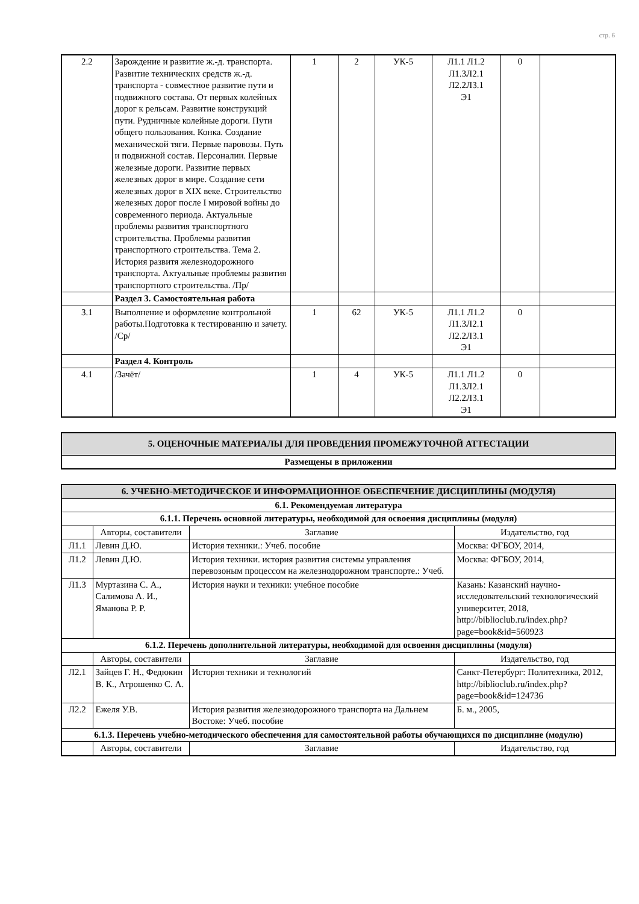стр. 6
| 2.2 | Зарождение и развитие ж.-д. транспорта. Развитие технических средств ж.-д. транспорта - совместное развитие пути и подвижного состава. От первых колейных дорог к рельсам. Развитие конструкций пути. Рудничные колейные дороги. Пути общего пользования. Конка. Создание механической тяги. Первые паровозы. Путь и подвижной состав. Персоналии. Первые железные дороги. Развитие первых железных дорог в мире. Создание сети железных дорог в XIX веке. Строительство железных дорог после I мировой войны до современного периода. Актуальные проблемы развития транспортного строительства. Проблемы развития транспортного строительства. Тема 2. История развитя железнодорожного транспорта. Актуальные проблемы развития транспортного строительства. /Пр/ | 1 | 2 | УК-5 | Л1.1 Л1.2 Л1.3Л2.1 Л2.2Л3.1 Э1 | 0 | |
| | Раздел 3. Самостоятельная работа | | | | | | |
| 3.1 | Выполнение и оформление контрольной работы.Подготовка к тестированию и зачету. /Ср/ | 1 | 62 | УК-5 | Л1.1 Л1.2 Л1.3Л2.1 Л2.2Л3.1 Э1 | 0 | |
| | Раздел 4. Контроль | | | | | | |
| 4.1 | /Зачёт/ | 1 | 4 | УК-5 | Л1.1 Л1.2 Л1.3Л2.1 Л2.2Л3.1 Э1 | 0 | |
| 5. ОЦЕНОЧНЫЕ МАТЕРИАЛЫ ДЛЯ ПРОВЕДЕНИЯ ПРОМЕЖУТОЧНОЙ АТТЕСТАЦИИ |
| Размещены в приложении |
| 6. УЧЕБНО-МЕТОДИЧЕСКОЕ И ИНФОРМАЦИОННОЕ ОБЕСПЕЧЕНИЕ ДИСЦИПЛИНЫ (МОДУЛЯ) | | | |
| 6.1. Рекомендуемая литература | | | |
| 6.1.1. Перечень основной литературы, необходимой для освоения дисциплины (модуля) | | | |
| | Авторы, составители | Заглавие | Издательство, год |
| Л1.1 | Левин Д.Ю. | История техники.: Учеб. пособие | Москва: ФГБОУ, 2014, |
| Л1.2 | Левин Д.Ю. | История техники. история развития системы управления перевозоным процессом на железнодорожном транспорте.: Учеб. | Москва: ФГБОУ, 2014, |
| Л1.3 | Муртазина С. А., Салимова А. И., Яманова Р. Р. | История науки и техники: учебное пособие | Казань: Казанский научно-исследовательский технологический университет, 2018, http://biblioclub.ru/index.php?page=book&id=560923 |
| 6.1.2. Перечень дополнительной литературы, необходимой для освоения дисциплины (модуля) | | | |
| | Авторы, составители | Заглавие | Издательство, год |
| Л2.1 | Зайцев Г. Н., Федюкин В. К., Атрошенко С. А. | История техники и технологий | Санкт-Петербург: Политехника, 2012, http://biblioclub.ru/index.php?page=book&id=124736 |
| Л2.2 | Ежеля У.В. | История развития железнодорожного транспорта на Дальнем Востоке: Учеб. пособие | Б. м., 2005, |
| 6.1.3. Перечень учебно-методического обеспечения для самостоятельной работы обучающихся по дисциплине (модулю) | | | |
| | Авторы, составители | Заглавие | Издательство, год |